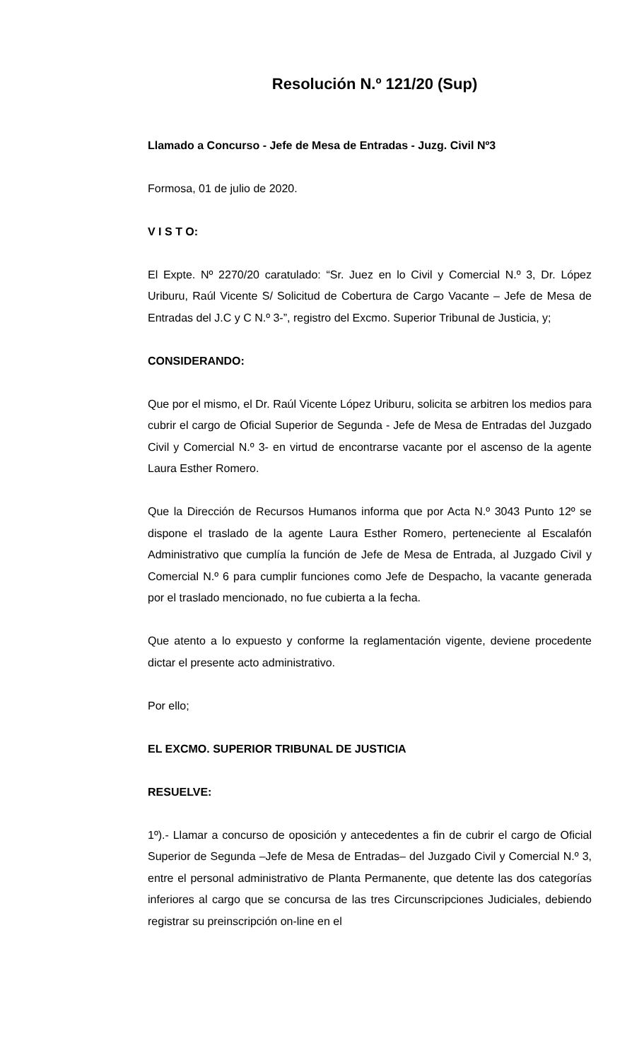Resolución N.º 121/20 (Sup)
Llamado a Concurso - Jefe de Mesa de Entradas - Juzg. Civil Nº3
Formosa, 01 de julio de 2020.
V I S T O:
El Expte. Nº 2270/20 caratulado: “Sr. Juez en lo Civil y Comercial N.º 3, Dr. López Uriburu, Raúl Vicente S/ Solicitud de Cobertura de Cargo Vacante – Jefe de Mesa de Entradas del J.C y C N.º 3-”, registro del Excmo. Superior Tribunal de Justicia, y;
CONSIDERANDO:
Que por el mismo, el Dr. Raúl Vicente López Uriburu, solicita se arbitren los medios para cubrir el cargo de Oficial Superior de Segunda - Jefe de Mesa de Entradas del Juzgado Civil y Comercial N.º 3- en virtud de encontrarse vacante por el ascenso de la agente Laura Esther Romero.
Que la Dirección de Recursos Humanos informa que por Acta N.º 3043 Punto 12º se dispone el traslado de la agente Laura Esther Romero, perteneciente al Escalafón Administrativo que cumplía la función de Jefe de Mesa de Entrada, al Juzgado Civil y Comercial N.º 6 para cumplir funciones como Jefe de Despacho, la vacante generada por el traslado mencionado, no fue cubierta a la fecha.
Que atento a lo expuesto y conforme la reglamentación vigente, deviene procedente dictar el presente acto administrativo.
Por ello;
EL EXCMO. SUPERIOR TRIBUNAL DE JUSTICIA
RESUELVE:
1º).- Llamar a concurso de oposición y antecedentes a fin de cubrir el cargo de Oficial Superior de Segunda –Jefe de Mesa de Entradas– del Juzgado Civil y Comercial N.º 3, entre el personal administrativo de Planta Permanente, que detente las dos categorías inferiores al cargo que se concursa de las tres Circunscripciones Judiciales, debiendo registrar su preinscripción on-line en el